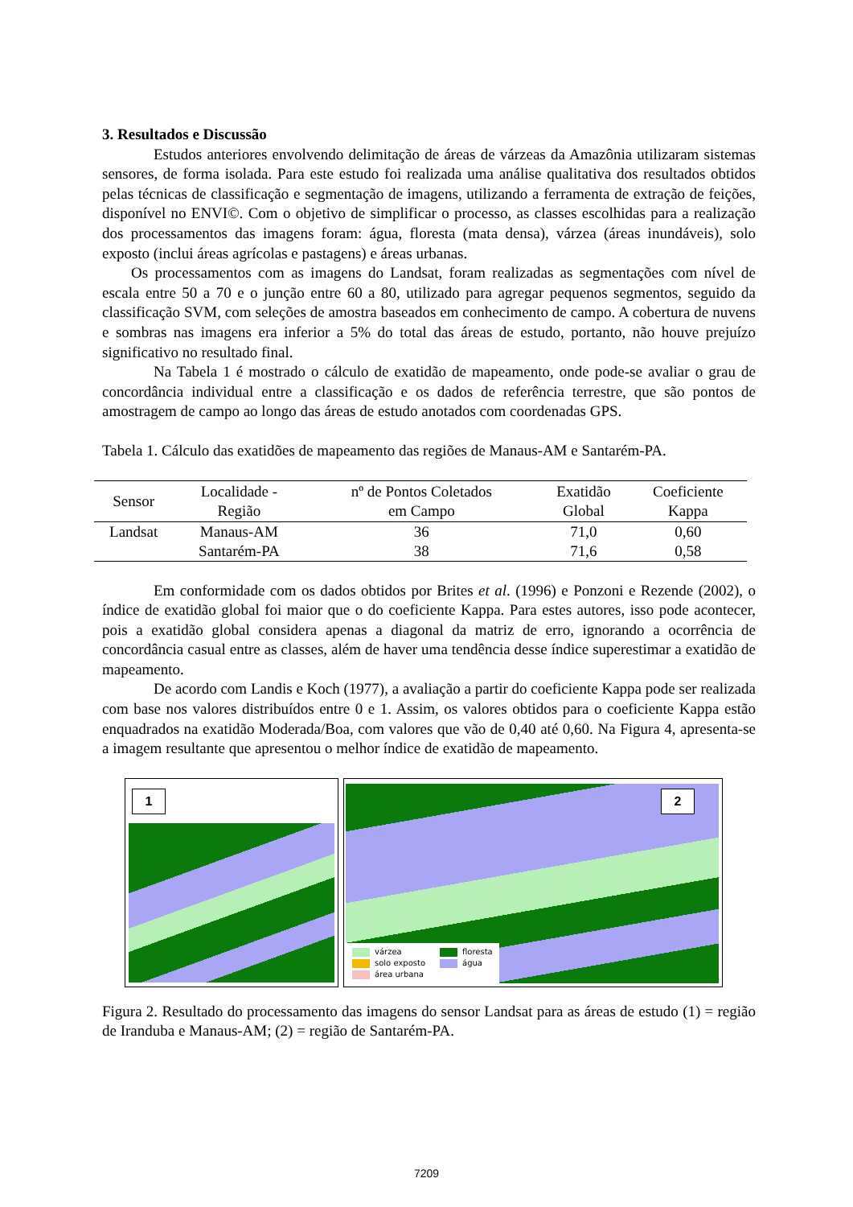3. Resultados e Discussão
Estudos anteriores envolvendo delimitação de áreas de várzeas da Amazônia utilizaram sistemas sensores, de forma isolada. Para este estudo foi realizada uma análise qualitativa dos resultados obtidos pelas técnicas de classificação e segmentação de imagens, utilizando a ferramenta de extração de feições, disponível no ENVI©. Com o objetivo de simplificar o processo, as classes escolhidas para a realização dos processamentos das imagens foram: água, floresta (mata densa), várzea (áreas inundáveis), solo exposto (inclui áreas agrícolas e pastagens) e áreas urbanas.
Os processamentos com as imagens do Landsat, foram realizadas as segmentações com nível de escala entre 50 a 70 e o junção entre 60 a 80, utilizado para agregar pequenos segmentos, seguido da classificação SVM, com seleções de amostra baseados em conhecimento de campo. A cobertura de nuvens e sombras nas imagens era inferior a 5% do total das áreas de estudo, portanto, não houve prejuízo significativo no resultado final.
Na Tabela 1 é mostrado o cálculo de exatidão de mapeamento, onde pode-se avaliar o grau de concordância individual entre a classificação e os dados de referência terrestre, que são pontos de amostragem de campo ao longo das áreas de estudo anotados com coordenadas GPS.
Tabela 1. Cálculo das exatidões de mapeamento das regiões de Manaus-AM e Santarém-PA.
| Sensor | Localidade - Região | nº de Pontos Coletados em Campo | Exatidão Global | Coeficiente Kappa |
| --- | --- | --- | --- | --- |
| Landsat | Manaus-AM | 36 | 71,0 | 0,60 |
| | Santarém-PA | 38 | 71,6 | 0,58 |
Em conformidade com os dados obtidos por Brites et al. (1996) e Ponzoni e Rezende (2002), o índice de exatidão global foi maior que o do coeficiente Kappa. Para estes autores, isso pode acontecer, pois a exatidão global considera apenas a diagonal da matriz de erro, ignorando a ocorrência de concordância casual entre as classes, além de haver uma tendência desse índice superestimar a exatidão de mapeamento.
De acordo com Landis e Koch (1977), a avaliação a partir do coeficiente Kappa pode ser realizada com base nos valores distribuídos entre 0 e 1. Assim, os valores obtidos para o coeficiente Kappa estão enquadrados na exatidão Moderada/Boa, com valores que vão de 0,40 até 0,60. Na Figura 4, apresenta-se a imagem resultante que apresentou o melhor índice de exatidão de mapeamento.
1
2
várzea
solo exposto
área urbana
floresta
água
Figura 2. Resultado do processamento das imagens do sensor Landsat para as áreas de estudo (1) = região de Iranduba e Manaus-AM; (2) = região de Santarém-PA.
7209